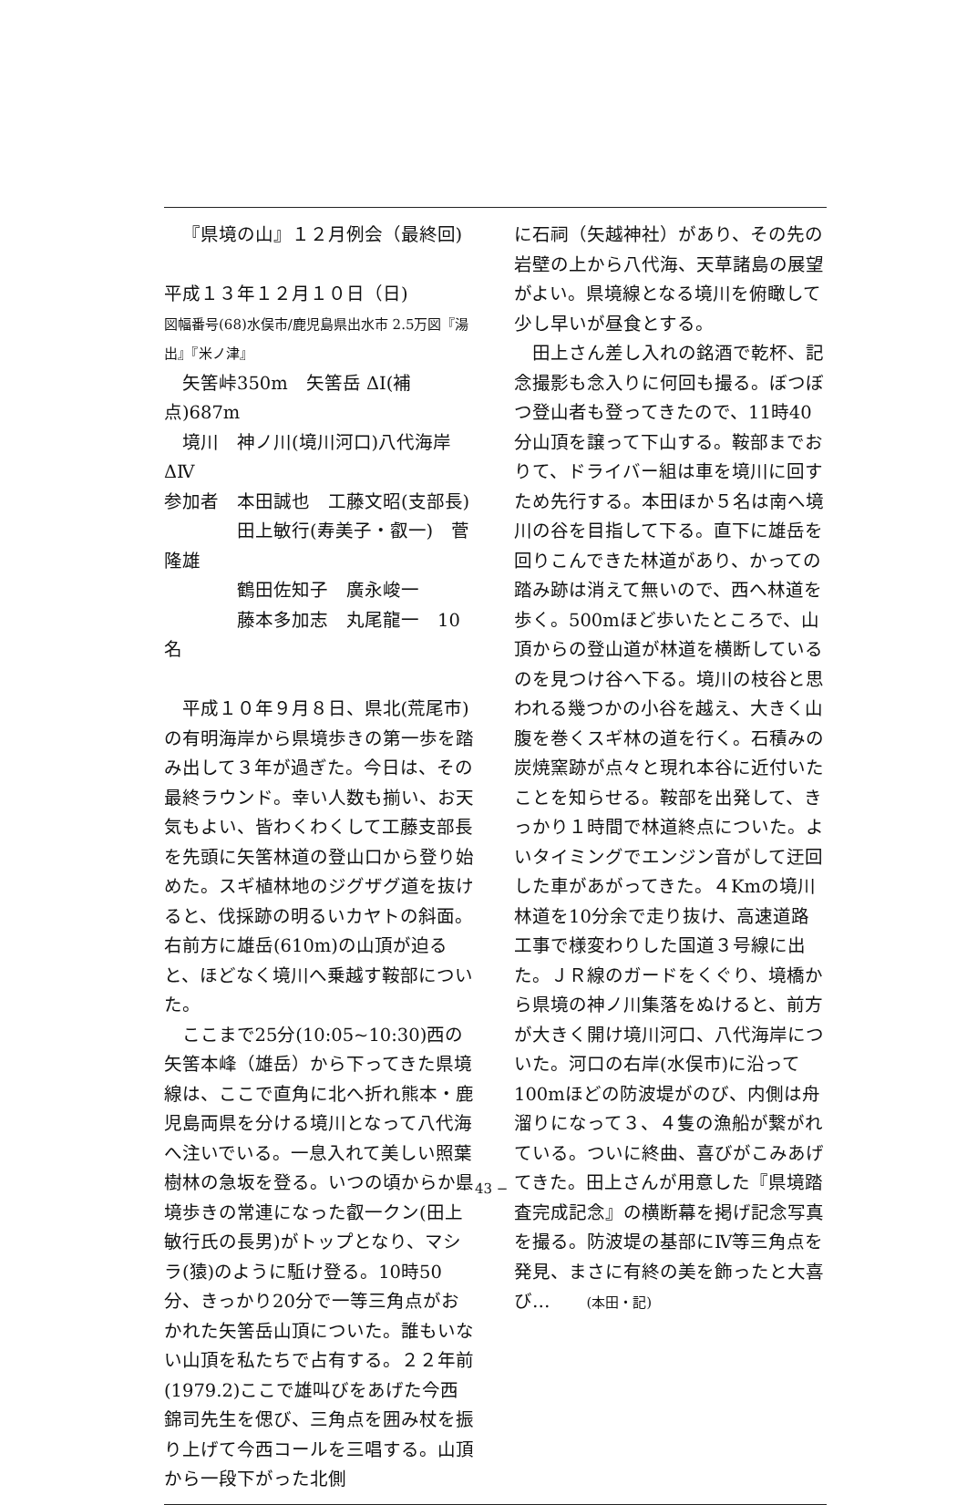『県境の山』１２月例会（最終回)
平成１３年１２月１０日（日)
図幅番号(68)水俣市/鹿児島県出水市 2.5万図『湯出』『米ノ津』
　矢筈峠350m　矢筈岳 ΔⅠ(補点)687m
　境川　神ノ川(境川河口)八代海岸 ΔⅣ
参加者　本田誠也　工藤文昭(支部長)
　　　　田上敏行(寿美子・叡一)　菅　隆雄
　　　　鶴田佐知子　廣永峻一
　　　　藤本多加志　丸尾龍一　10名
平成１０年９月８日、県北(荒尾市)の有明海岸から県境歩きの第一歩を踏み出して３年が過ぎた。今日は、その最終ラウンド。幸い人数も揃い、お天気もよい、皆わくわくして工藤支部長を先頭に矢筈林道の登山口から登り始めた。スギ植林地のジグザグ道を抜けると、伐採跡の明るいカヤトの斜面。右前方に雄岳(610m)の山頂が迫ると、ほどなく境川へ乗越す鞍部についた。
ここまで25分(10:05~10:30)西の矢筈本峰（雄岳）から下ってきた県境線は、ここで直角に北へ折れ熊本・鹿児島両県を分ける境川となって八代海へ注いでいる。一息入れて美しい照葉樹林の急坂を登る。いつの頃からか県境歩きの常連になった叡一クン(田上敏行氏の長男)がトップとなり、マシラ(猿)のように駈け登る。10時50分、きっかり20分で一等三角点がおかれた矢筈岳山頂についた。誰もいない山頂を私たちで占有する。２２年前(1979.2)ここで雄叫びをあげた今西錦司先生を偲び、三角点を囲み杖を振り上げて今西コールを三唱する。山頂から一段下がった北側
に石祠（矢越神社）があり、その先の岩壁の上から八代海、天草諸島の展望がよい。県境線となる境川を俯瞰して少し早いが昼食とする。
田上さん差し入れの銘酒で乾杯、記念撮影も念入りに何回も撮る。ぼつぼつ登山者も登ってきたので、11時40分山頂を譲って下山する。鞍部までおりて、ドライバー組は車を境川に回すため先行する。本田ほか５名は南へ境川の谷を目指して下る。直下に雄岳を回りこんできた林道があり、かっての踏み跡は消えて無いので、西へ林道を歩く。500mほど歩いたところで、山頂からの登山道が林道を横断しているのを見つけ谷へ下る。境川の枝谷と思われる幾つかの小谷を越え、大きく山腹を巻くスギ林の道を行く。石積みの炭焼窯跡が点々と現れ本谷に近付いたことを知らせる。鞍部を出発して、きっかり１時間で林道終点についた。よいタイミングでエンジン音がして迂回した車があがってきた。４Kmの境川林道を10分余で走り抜け、高速道路工事で様変わりした国道３号線に出た。ＪＲ線のガードをくぐり、境橋から県境の神ノ川集落をぬけると、前方が大きく開け境川河口、八代海岸についた。河口の右岸(水俣市)に沿って100mほどの防波堤がのび、内側は舟溜りになって３、４隻の漁船が繋がれている。ついに終曲、喜びがこみあげてきた。田上さんが用意した『県境踏査完成記念』の横断幕を掲げ記念写真を撮る。防波堤の基部にⅣ等三角点を発見、まさに有終の美を飾ったと大喜び…　　(本田・記)
− 43 −